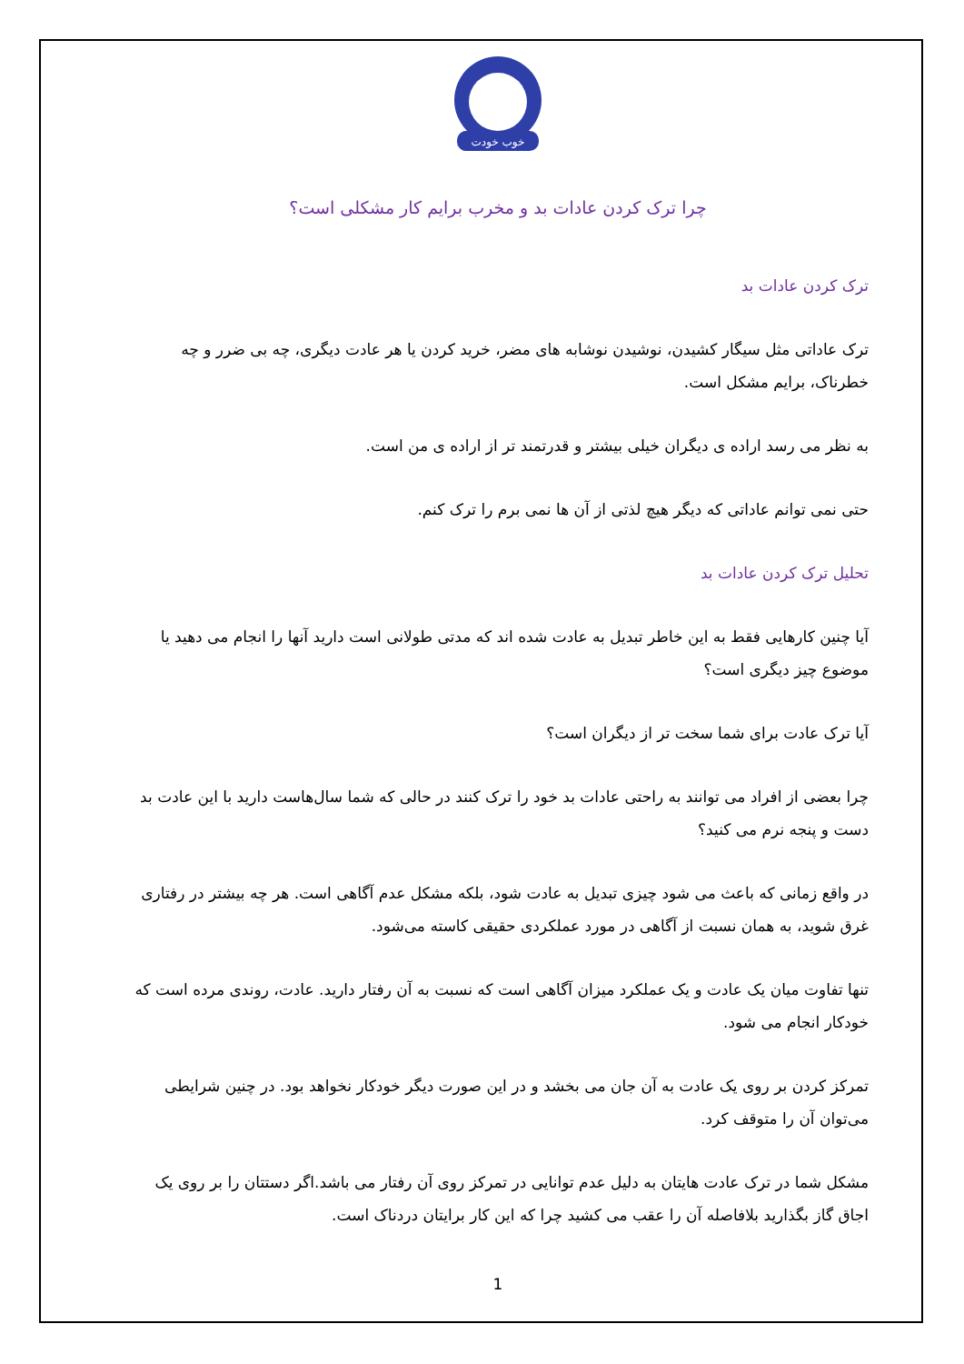خوب خودت
چرا ترک کردن عادات بد و مخرب برایم کار مشکلی است؟
ترک کردن عادات بد
ترک عاداتی مثل سیگار کشیدن، نوشیدن نوشابه های مضر، خرید کردن یا هر عادت دیگری، چه بی ضرر و چه خطرناک، برایم مشکل است.
به نظر می رسد اراده ی دیگران خیلی بیشتر و قدرتمند تر از اراده ی من است.
حتی نمی توانم عاداتی که دیگر هیچ لذتی از آن ها نمی برم را ترک کنم.
تحلیل ترک کردن عادات بد
آیا چنین کارهایی فقط به این خاطر تبدیل به عادت شده اند که مدتی طولانی است دارید آنها را انجام می دهید یا موضوع چیز دیگری است؟
آیا ترک عادت برای شما سخت تر از دیگران است؟
چرا بعضی از افراد می توانند به راحتی عادات بد خود را ترک کنند در حالی که شما سال‌هاست دارید با این عادت بد دست و پنجه نرم می کنید؟
در واقع زمانی که باعث می شود چیزی تبدیل به عادت شود، بلکه مشکل عدم آگاهی است. هر چه بیشتر در رفتاری غرق شوید، به همان نسبت از آگاهی در مورد عملکردی حقیقی کاسته می‌شود.
تنها تفاوت میان یک عادت و یک عملکرد میزان آگاهی است که نسبت به آن رفتار دارید. عادت، روندی مرده است که خودکار انجام می شود.
تمرکز کردن بر روی یک عادت به آن جان می بخشد و در این صورت دیگر خودکار نخواهد بود. در چنین شرایطی می‌توان آن را متوقف کرد.
مشکل شما در ترک عادت هایتان به دلیل عدم توانایی در تمرکز روی آن رفتار می باشد.اگر دستتان را بر روی یک اجاق گاز بگذارید بلافاصله آن را عقب می کشید چرا که این کار برایتان دردناک است.
1